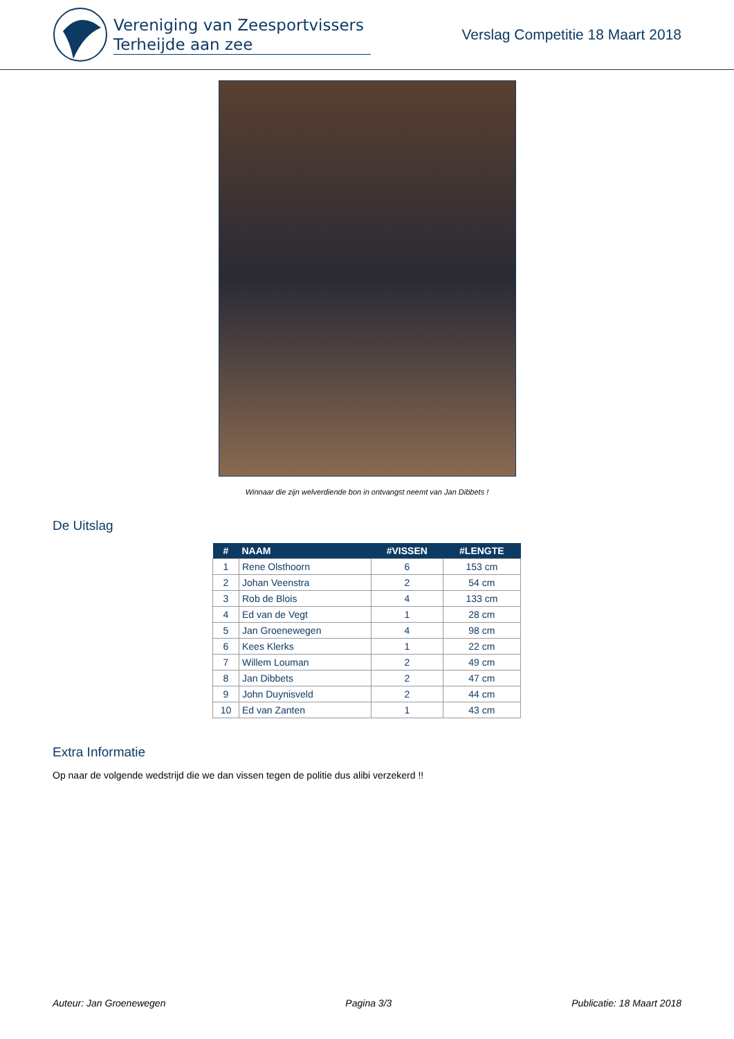Vereniging van Zeesportvissers
Terheijde aan zee
Verslag Competitie 18 Maart 2018
Winnaar die zijn welverdiende bon in ontvangst neemt van Jan Dibbets !
De Uitslag
| # | NAAM | #VISSEN | #LENGTE |
| --- | --- | --- | --- |
| 1 | Rene Olsthoorn | 6 | 153 cm |
| 2 | Johan Veenstra | 2 | 54 cm |
| 3 | Rob de Blois | 4 | 133 cm |
| 4 | Ed van de Vegt | 1 | 28 cm |
| 5 | Jan Groenewegen | 4 | 98 cm |
| 6 | Kees Klerks | 1 | 22 cm |
| 7 | Willem Louman | 2 | 49 cm |
| 8 | Jan Dibbets | 2 | 47 cm |
| 9 | John Duynisveld | 2 | 44 cm |
| 10 | Ed van Zanten | 1 | 43 cm |
Extra Informatie
Op naar de volgende wedstrijd die we dan vissen tegen de politie dus alibi verzekerd !!
Auteur: Jan Groenewegen Pagina 3/3 Publicatie: 18 Maart 2018